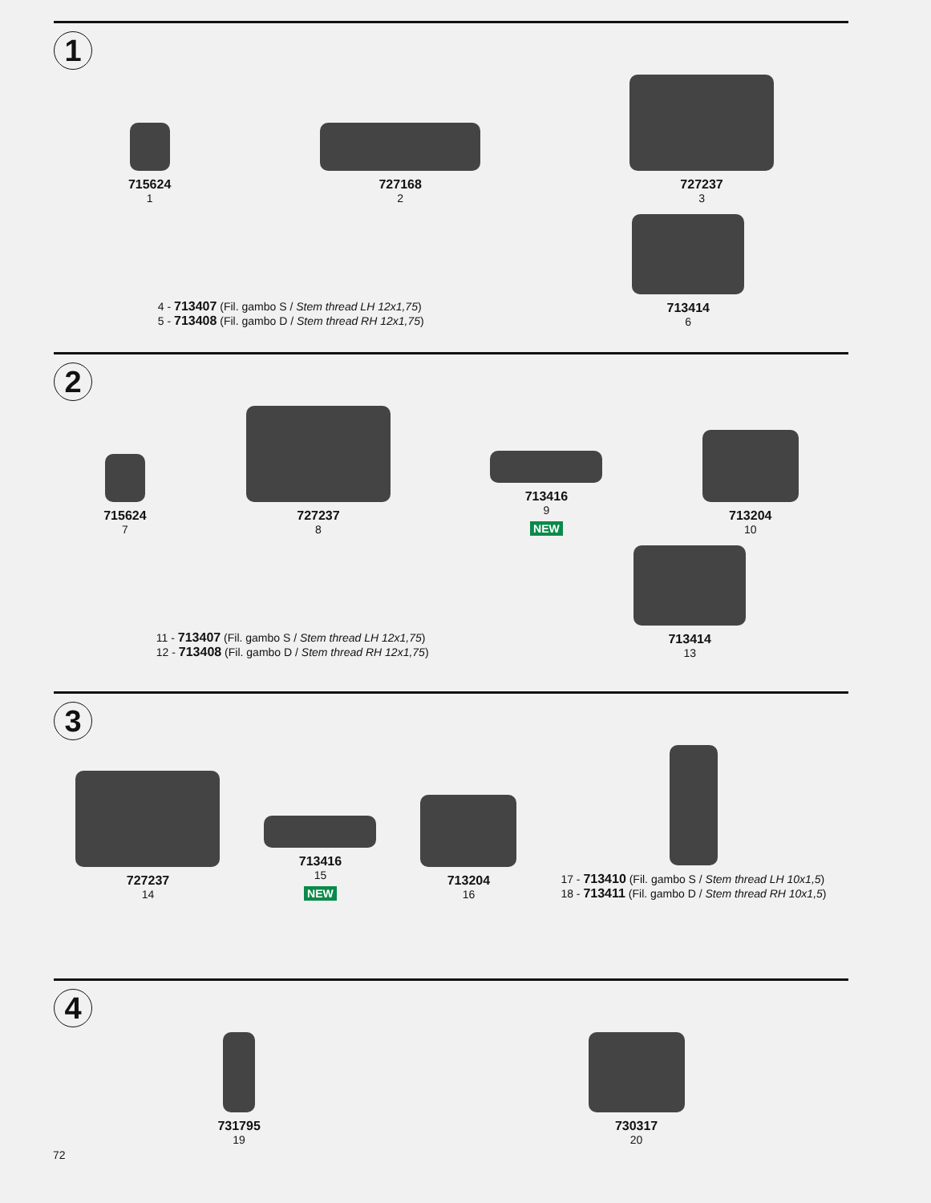1
715624
1
727168
2
727237
3
4 - 713407 (Fil. gambo S / Stem thread LH 12x1,75)
5 - 713408 (Fil. gambo D / Stem thread RH 12x1,75)
713414
6
2
715624
7
727237
8
713416
9
NEW
713204
10
11 - 713407 (Fil. gambo S / Stem thread LH 12x1,75)
12 - 713408 (Fil. gambo D / Stem thread RH 12x1,75)
713414
13
3
727237
14
713416
15
NEW
713204
16
17 - 713410 (Fil. gambo S / Stem thread LH 10x1,5)
18 - 713411 (Fil. gambo D / Stem thread RH 10x1,5)
4
731795
19
730317
20
72